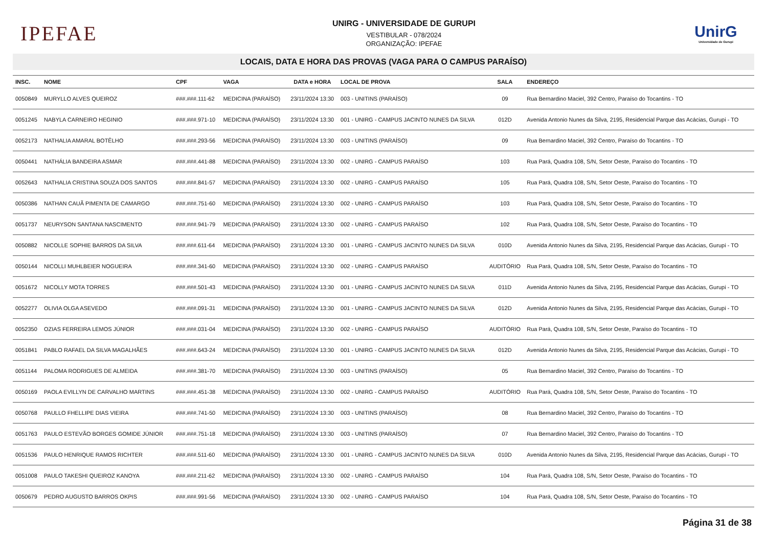IPEFAE
UNIRG - UNIVERSIDADE DE GURUPI
VESTIBULAR - 078/2024
ORGANIZAÇÃO: IPEFAE
UnirG
Universidade de Gurupi
LOCAIS, DATA E HORA DAS PROVAS (VAGA PARA O CAMPUS PARAÍSO)
| INSC. | NOME | CPF | VAGA | DATA e HORA | LOCAL DE PROVA | SALA | ENDEREÇO |
| --- | --- | --- | --- | --- | --- | --- | --- |
| 0050849 | MURYLLO ALVES QUEIROZ | ###.###.111-62 | MEDICINA (PARAÍSO) | 23/11/2024 13:30 | 003 - UNITINS (PARAÍSO) | 09 | Rua Bernardino Maciel, 392 Centro, Paraíso do Tocantins - TO |
| 0051245 | NABYLA CARNEIRO HEGINIO | ###.###.971-10 | MEDICINA (PARAÍSO) | 23/11/2024 13:30 | 001 - UNIRG - CAMPUS JACINTO NUNES DA SILVA | 012D | Avenida Antonio Nunes da Silva, 2195, Residencial Parque das Acácias, Gurupi - TO |
| 0052173 | NATHALIA AMARAL BOTÊLHO | ###.###.293-56 | MEDICINA (PARAÍSO) | 23/11/2024 13:30 | 003 - UNITINS (PARAÍSO) | 09 | Rua Bernardino Maciel, 392 Centro, Paraíso do Tocantins - TO |
| 0050441 | NATHÁLIA BANDEIRA ASMAR | ###.###.441-88 | MEDICINA (PARAÍSO) | 23/11/2024 13:30 | 002 - UNIRG - CAMPUS PARAÍSO | 103 | Rua Pará, Quadra 108, S/N, Setor Oeste, Paraíso do Tocantins - TO |
| 0052643 | NATHALIA CRISTINA SOUZA DOS SANTOS | ###.###.841-57 | MEDICINA (PARAÍSO) | 23/11/2024 13:30 | 002 - UNIRG - CAMPUS PARAÍSO | 105 | Rua Pará, Quadra 108, S/N, Setor Oeste, Paraíso do Tocantins - TO |
| 0050386 | NATHAN CAUÃ PIMENTA DE CAMARGO | ###.###.751-60 | MEDICINA (PARAÍSO) | 23/11/2024 13:30 | 002 - UNIRG - CAMPUS PARAÍSO | 103 | Rua Pará, Quadra 108, S/N, Setor Oeste, Paraíso do Tocantins - TO |
| 0051737 | NEURYSON SANTANA NASCIMENTO | ###.###.941-79 | MEDICINA (PARAÍSO) | 23/11/2024 13:30 | 002 - UNIRG - CAMPUS PARAÍSO | 102 | Rua Pará, Quadra 108, S/N, Setor Oeste, Paraíso do Tocantins - TO |
| 0050882 | NICOLLE SOPHIE BARROS DA SILVA | ###.###.611-64 | MEDICINA (PARAÍSO) | 23/11/2024 13:30 | 001 - UNIRG - CAMPUS JACINTO NUNES DA SILVA | 010D | Avenida Antonio Nunes da Silva, 2195, Residencial Parque das Acácias, Gurupi - TO |
| 0050144 | NICOLLI MUHLBEIER NOGUEIRA | ###.###.341-60 | MEDICINA (PARAÍSO) | 23/11/2024 13:30 | 002 - UNIRG - CAMPUS PARAÍSO | AUDITÓRIO | Rua Pará, Quadra 108, S/N, Setor Oeste, Paraíso do Tocantins - TO |
| 0051672 | NICOLLY MOTA TORRES | ###.###.501-43 | MEDICINA (PARAÍSO) | 23/11/2024 13:30 | 001 - UNIRG - CAMPUS JACINTO NUNES DA SILVA | 011D | Avenida Antonio Nunes da Silva, 2195, Residencial Parque das Acácias, Gurupi - TO |
| 0052277 | OLIVIA OLGA ASEVEDO | ###.###.091-31 | MEDICINA (PARAÍSO) | 23/11/2024 13:30 | 001 - UNIRG - CAMPUS JACINTO NUNES DA SILVA | 012D | Avenida Antonio Nunes da Silva, 2195, Residencial Parque das Acácias, Gurupi - TO |
| 0052350 | OZIAS FERREIRA LEMOS JÚNIOR | ###.###.031-04 | MEDICINA (PARAÍSO) | 23/11/2024 13:30 | 002 - UNIRG - CAMPUS PARAÍSO | AUDITÓRIO | Rua Pará, Quadra 108, S/N, Setor Oeste, Paraíso do Tocantins - TO |
| 0051841 | PABLO RAFAEL DA SILVA MAGALHÃES | ###.###.643-24 | MEDICINA (PARAÍSO) | 23/11/2024 13:30 | 001 - UNIRG - CAMPUS JACINTO NUNES DA SILVA | 012D | Avenida Antonio Nunes da Silva, 2195, Residencial Parque das Acácias, Gurupi - TO |
| 0051144 | PALOMA RODRIGUES DE ALMEIDA | ###.###.381-70 | MEDICINA (PARAÍSO) | 23/11/2024 13:30 | 003 - UNITINS (PARAÍSO) | 05 | Rua Bernardino Maciel, 392 Centro, Paraíso do Tocantins - TO |
| 0050169 | PAOLA EVILLYN DE CARVALHO MARTINS | ###.###.451-38 | MEDICINA (PARAÍSO) | 23/11/2024 13:30 | 002 - UNIRG - CAMPUS PARAÍSO | AUDITÓRIO | Rua Pará, Quadra 108, S/N, Setor Oeste, Paraíso do Tocantins - TO |
| 0050768 | PAULLO FHELLIPE DIAS VIEIRA | ###.###.741-50 | MEDICINA (PARAÍSO) | 23/11/2024 13:30 | 003 - UNITINS (PARAÍSO) | 08 | Rua Bernardino Maciel, 392 Centro, Paraíso do Tocantins - TO |
| 0051763 | PAULO ESTEVÃO BORGES GOMIDE JÚNIOR | ###.###.751-18 | MEDICINA (PARAÍSO) | 23/11/2024 13:30 | 003 - UNITINS (PARAÍSO) | 07 | Rua Bernardino Maciel, 392 Centro, Paraíso do Tocantins - TO |
| 0051536 | PAULO HENRIQUE RAMOS RICHTER | ###.###.511-60 | MEDICINA (PARAÍSO) | 23/11/2024 13:30 | 001 - UNIRG - CAMPUS JACINTO NUNES DA SILVA | 010D | Avenida Antonio Nunes da Silva, 2195, Residencial Parque das Acácias, Gurupi - TO |
| 0051008 | PAULO TAKESHI QUEIROZ KANOYA | ###.###.211-62 | MEDICINA (PARAÍSO) | 23/11/2024 13:30 | 002 - UNIRG - CAMPUS PARAÍSO | 104 | Rua Pará, Quadra 108, S/N, Setor Oeste, Paraíso do Tocantins - TO |
| 0050679 | PEDRO AUGUSTO BARROS OKPIS | ###.###.991-56 | MEDICINA (PARAÍSO) | 23/11/2024 13:30 | 002 - UNIRG - CAMPUS PARAÍSO | 104 | Rua Pará, Quadra 108, S/N, Setor Oeste, Paraíso do Tocantins - TO |
Página 31 de 38